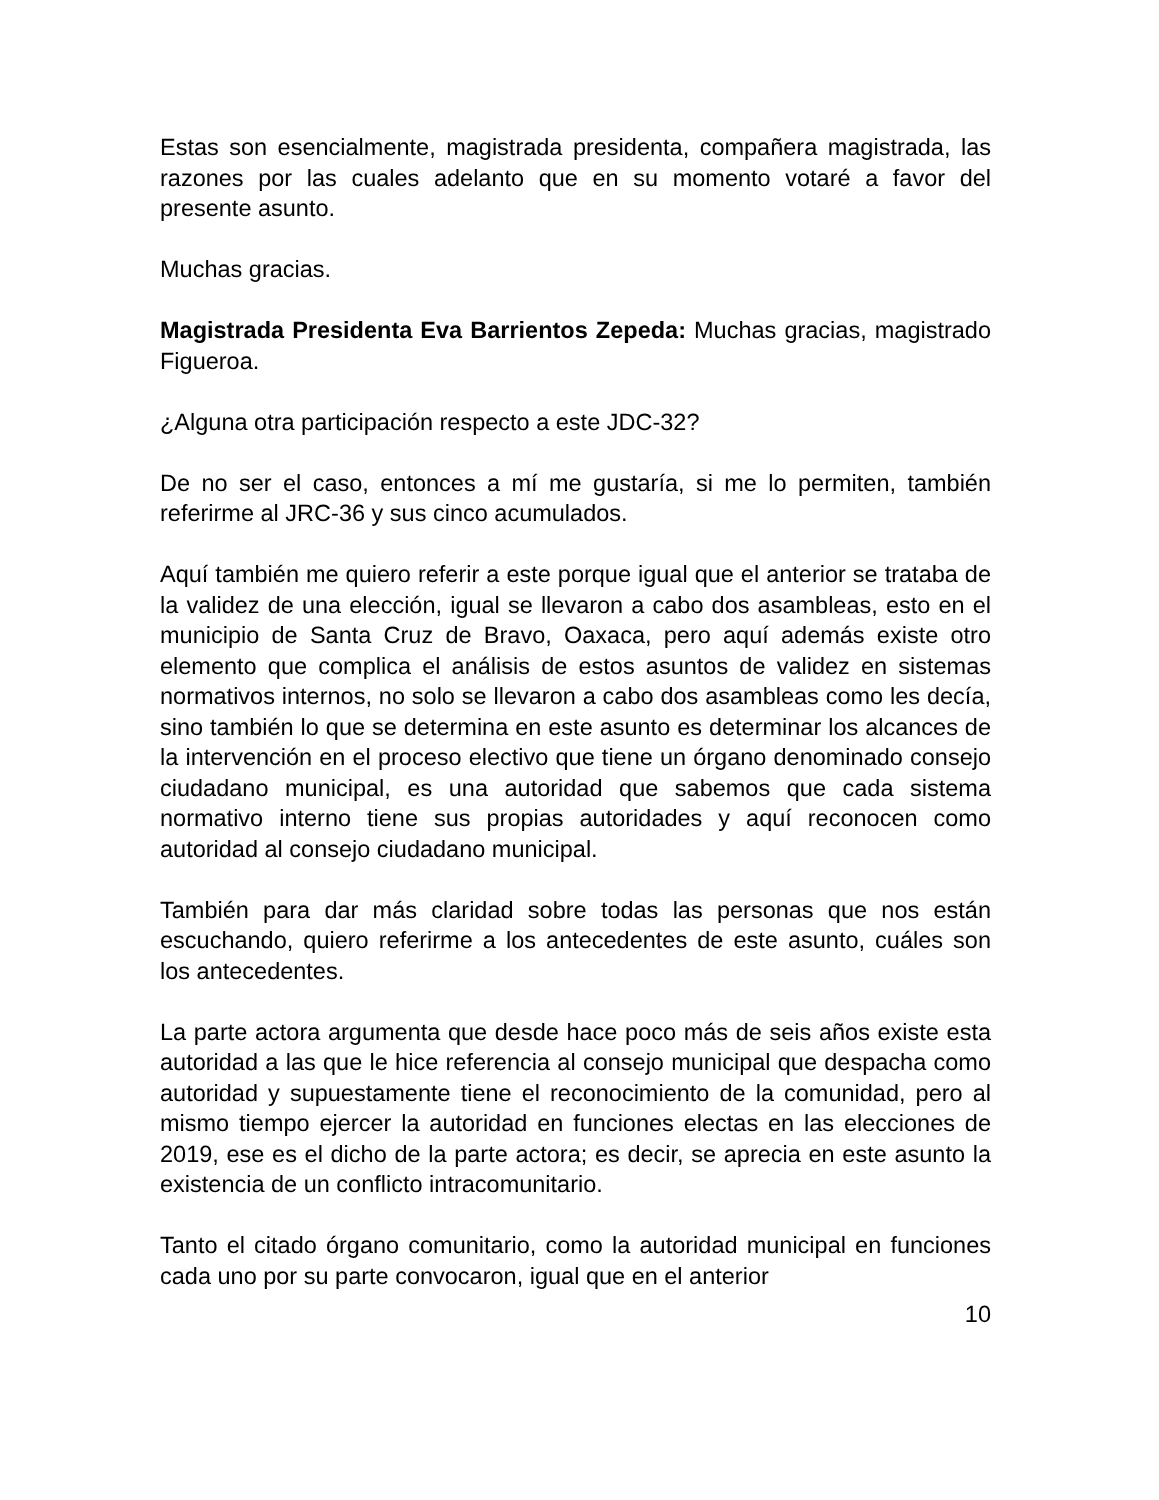Estas son esencialmente, magistrada presidenta, compañera magistrada, las razones por las cuales adelanto que en su momento votaré a favor del presente asunto.
Muchas gracias.
Magistrada Presidenta Eva Barrientos Zepeda: Muchas gracias, magistrado Figueroa.
¿Alguna otra participación respecto a este JDC-32?
De no ser el caso, entonces a mí me gustaría, si me lo permiten, también referirme al JRC-36 y sus cinco acumulados.
Aquí también me quiero referir a este porque igual que el anterior se trataba de la validez de una elección, igual se llevaron a cabo dos asambleas, esto en el municipio de Santa Cruz de Bravo, Oaxaca, pero aquí además existe otro elemento que complica el análisis de estos asuntos de validez en sistemas normativos internos, no solo se llevaron a cabo dos asambleas como les decía, sino también lo que se determina en este asunto es determinar los alcances de la intervención en el proceso electivo que tiene un órgano denominado consejo ciudadano municipal, es una autoridad que sabemos que cada sistema normativo interno tiene sus propias autoridades y aquí reconocen como autoridad al consejo ciudadano municipal.
También para dar más claridad sobre todas las personas que nos están escuchando, quiero referirme a los antecedentes de este asunto, cuáles son los antecedentes.
La parte actora argumenta que desde hace poco más de seis años existe esta autoridad a las que le hice referencia al consejo municipal que despacha como autoridad y supuestamente tiene el reconocimiento de la comunidad, pero al mismo tiempo ejercer la autoridad en funciones electas en las elecciones de 2019, ese es el dicho de la parte actora; es decir, se aprecia en este asunto la existencia de un conflicto intracomunitario.
Tanto el citado órgano comunitario, como la autoridad municipal en funciones cada uno por su parte convocaron, igual que en el anterior
10